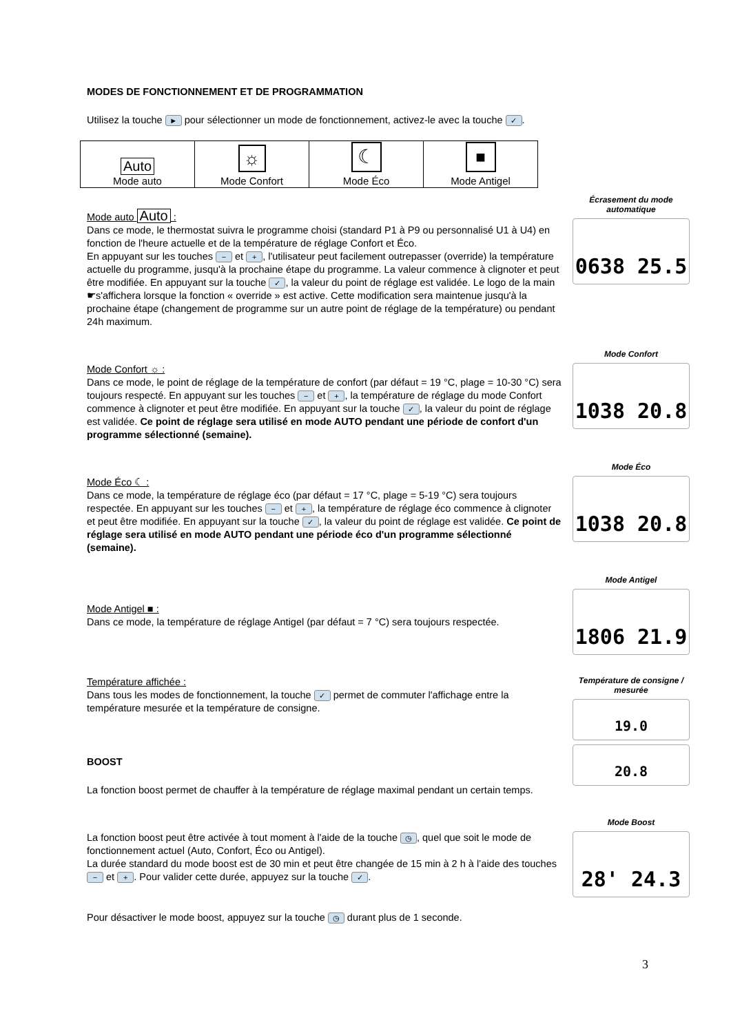MODES DE FONCTIONNEMENT ET DE PROGRAMMATION
Utilisez la touche ► pour sélectionner un mode de fonctionnement, activez-le avec la touche ✓.
| Auto Mode auto | ☼ Mode Confort | ☾ Mode Éco | ■ Mode Antigel |
Mode auto Auto :
Dans ce mode, le thermostat suivra le programme choisi (standard P1 à P9 ou personnalisé U1 à U4) en fonction de l'heure actuelle et de la température de réglage Confort et Éco.
En appuyant sur les touches − et +, l'utilisateur peut facilement outrepasser (override) la température actuelle du programme, jusqu'à la prochaine étape du programme. La valeur commence à clignoter et peut être modifiée. En appuyant sur la touche ✓, la valeur du point de réglage est validée. Le logo de la main ☛s'affichera lorsque la fonction « override » est active. Cette modification sera maintenue jusqu'à la prochaine étape (changement de programme sur un autre point de réglage de la température) ou pendant 24h maximum.
Écrasement du mode automatique
0638 25.5
Mode Confort ☼ :
Dans ce mode, le point de réglage de la température de confort (par défaut = 19 °C, plage = 10-30 °C) sera toujours respecté. En appuyant sur les touches − et +, la température de réglage du mode Confort commence à clignoter et peut être modifiée. En appuyant sur la touche ✓, la valeur du point de réglage est validée. Ce point de réglage sera utilisé en mode AUTO pendant une période de confort d'un programme sélectionné (semaine).
Mode Confort
1038 20.8
Mode Éco ☾ :
Dans ce mode, la température de réglage éco (par défaut = 17 °C, plage = 5-19 °C) sera toujours respectée. En appuyant sur les touches − et +, la température de réglage éco commence à clignoter et peut être modifiée. En appuyant sur la touche ✓, la valeur du point de réglage est validée. Ce point de réglage sera utilisé en mode AUTO pendant une période éco d'un programme sélectionné (semaine).
Mode Éco
1038 20.8
Mode Antigel ■ :
Dans ce mode, la température de réglage Antigel (par défaut = 7 °C) sera toujours respectée.
Mode Antigel
1806 21.9
Température affichée :
Dans tous les modes de fonctionnement, la touche ✓ permet de commuter l'affichage entre la température mesurée et la température de consigne.
BOOST
La fonction boost permet de chauffer à la température de réglage maximal pendant un certain temps.
Température de consigne / mesurée
19.0
20.8
La fonction boost peut être activée à tout moment à l'aide de la touche ◷, quel que soit le mode de fonctionnement actuel (Auto, Confort, Éco ou Antigel).
La durée standard du mode boost est de 30 min et peut être changée de 15 min à 2 h à l’aide des touches − et +. Pour valider cette durée, appuyez sur la touche ✓.
Pour désactiver le mode boost, appuyez sur la touche ◷ durant plus de 1 seconde.
Mode Boost
28' 24.3
3